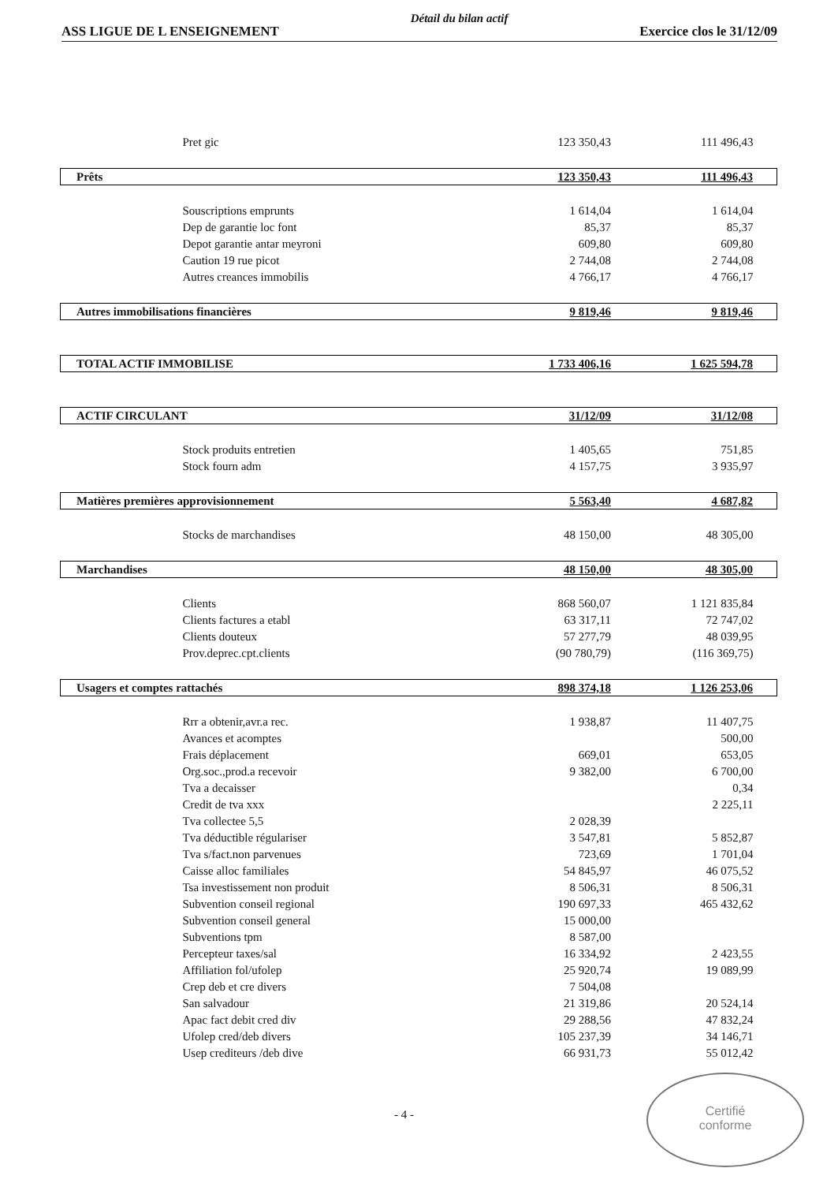ASS LIGUE DE L ENSEIGNEMENT Détail du bilan actif Exercice clos le 31/12/09
| Pret gic | 123 350,43 | 111 496,43 |
| Prêts | 123 350,43 | 111 496,43 |
| Souscriptions emprunts | 1 614,04 | 1 614,04 |
| Dep de garantie loc font | 85,37 | 85,37 |
| Depot garantie antar meyroni | 609,80 | 609,80 |
| Caution 19 rue picot | 2 744,08 | 2 744,08 |
| Autres creances immobilis | 4 766,17 | 4 766,17 |
| Autres immobilisations financières | 9 819,46 | 9 819,46 |
| TOTAL ACTIF IMMOBILISE | 1 733 406,16 | 1 625 594,78 |
| ACTIF CIRCULANT | 31/12/09 | 31/12/08 |
| Stock produits entretien | 1 405,65 | 751,85 |
| Stock fourn adm | 4 157,75 | 3 935,97 |
| Matières premières approvisionnement | 5 563,40 | 4 687,82 |
| Stocks de marchandises | 48 150,00 | 48 305,00 |
| Marchandises | 48 150,00 | 48 305,00 |
| Clients | 868 560,07 | 1 121 835,84 |
| Clients factures a etabl | 63 317,11 | 72 747,02 |
| Clients douteux | 57 277,79 | 48 039,95 |
| Prov.deprec.cpt.clients | (90 780,79) | (116 369,75) |
| Usagers et comptes rattachés | 898 374,18 | 1 126 253,06 |
| Rrr a obtenir,avr.a rec. | 1 938,87 | 11 407,75 |
| Avances et acomptes | | 500,00 |
| Frais déplacement | 669,01 | 653,05 |
| Org.soc.,prod.a recevoir | 9 382,00 | 6 700,00 |
| Tva a decaisser | | 0,34 |
| Credit de tva xxx | | 2 225,11 |
| Tva collectee 5,5 | 2 028,39 | |
| Tva déductible régulariser | 3 547,81 | 5 852,87 |
| Tva s/fact.non parvenues | 723,69 | 1 701,04 |
| Caisse alloc familiales | 54 845,97 | 46 075,52 |
| Tsa investissement non produit | 8 506,31 | 8 506,31 |
| Subvention conseil regional | 190 697,33 | 465 432,62 |
| Subvention conseil general | 15 000,00 | |
| Subventions tpm | 8 587,00 | |
| Percepteur taxes/sal | 16 334,92 | 2 423,55 |
| Affiliation fol/ufolep | 25 920,74 | 19 089,99 |
| Crep deb et cre divers | 7 504,08 | |
| San salvadour | 21 319,86 | 20 524,14 |
| Apac fact debit cred div | 29 288,56 | 47 832,24 |
| Ufolep cred/deb divers | 105 237,39 | 34 146,71 |
| Usep crediteurs /deb dive | 66 931,73 | 55 012,42 |
- 4 -
Certifié
conforme